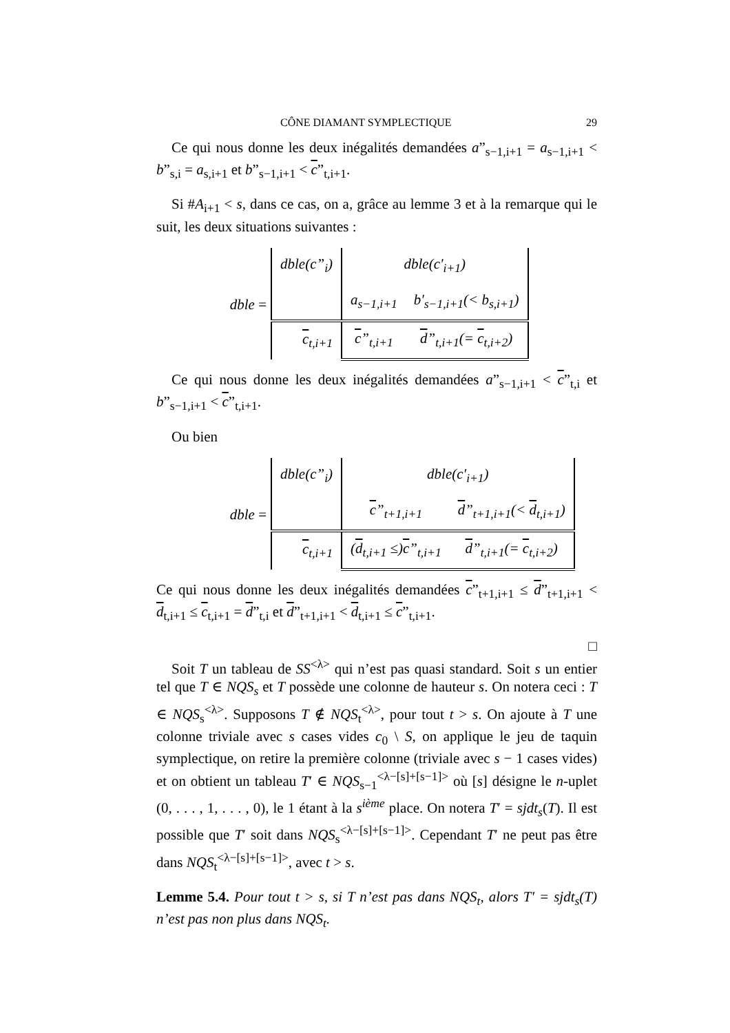CÔNE DIAMANT SYMPLECTIQUE 29
Ce qui nous donne les deux inégalités demandées a”<sub>s−1,i+1</sub> = a<sub>s−1,i+1</sub> < b”<sub>s,i</sub> = a<sub>s,i+1</sub> et b”<sub>s−1,i+1</sub> < c”<sub>t,i+1</sub>.
Si #A<sub>i+1</sub> < s, dans ce cas, on a, grâce au lemme 3 et à la remarque qui le suit, les deux situations suivantes :
dble =
| dble(c”<sub>i</sub>) | dble(c′<sub>i+1</sub>) | |
| | a<sub>s−1,i+1</sub> | b′<sub>s−1,i+1</sub>(< b<sub>s,i+1</sub>) |
| c<sub>t,i+1</sub> | c ”<sub>t,i+1</sub> | d ”<sub>t,i+1</sub>(= c<sub>t,i+2</sub>) |
Ce qui nous donne les deux inégalités demandées a”<sub>s−1,i+1</sub> < c”<sub>t,i</sub> et b”<sub>s−1,i+1</sub> < c”<sub>t,i+1</sub>.
Ou bien
dble =
| dble(c”<sub>i</sub>) | dble(c′<sub>i+1</sub>) | |
| | c ”<sub>t+1,i+1</sub> | d ”<sub>t+1,i+1</sub>(< d<sub>t,i+1</sub>) |
| c<sub>t,i+1</sub> | ( d<sub>t,i+1</sub> ≤) c ”<sub>t,i+1</sub> | d ”<sub>t,i+1</sub>(= c<sub>t,i+2</sub>) |
Ce qui nous donne les deux inégalités demandées c”<sub>t+1,i+1</sub> ≤ d”<sub>t+1,i+1</sub> < d<sub>t,i+1</sub> ≤ c<sub>t,i+1</sub> = d”<sub>t,i</sub> et d”<sub>t+1,i+1</sub> < d<sub>t,i+1</sub> ≤ c”<sub>t,i+1</sub>.
□
Soit T un tableau de SS<sup><λ></sup> qui n’est pas quasi standard. Soit s un entier tel que T ∈ NQS<sub>s</sub> et T possède une colonne de hauteur s. On notera ceci : T ∈ NQS<sub>s</sub><sup><λ></sup>. Supposons T ∉ NQS<sub>t</sub><sup><λ></sup>, pour tout t > s. On ajoute à T une colonne triviale avec s cases vides c<sub>0</sub> \ S, on applique le jeu de taquin symplectique, on retire la première colonne (triviale avec s − 1 cases vides) et on obtient un tableau T′ ∈ NQS<sub>s−1</sub><sup><λ−[s]+[s−1]></sup> où [s] désigne le n-uplet (0, . . . , 1, . . . , 0), le 1 étant à la s<sup>ième</sup> place. On notera T′ = sjdt<sub>s</sub>(T). Il est possible que T′ soit dans NQS<sub>s</sub><sup><λ−[s]+[s−1]></sup>. Cependant T′ ne peut pas être dans NQS<sub>t</sub><sup><λ−[s]+[s−1]></sup>, avec t > s.
Lemme 5.4. Pour tout t > s, si T n’est pas dans NQS<sub>t</sub>, alors T′ = sjdt<sub>s</sub>(T) n’est pas non plus dans NQS<sub>t</sub>.